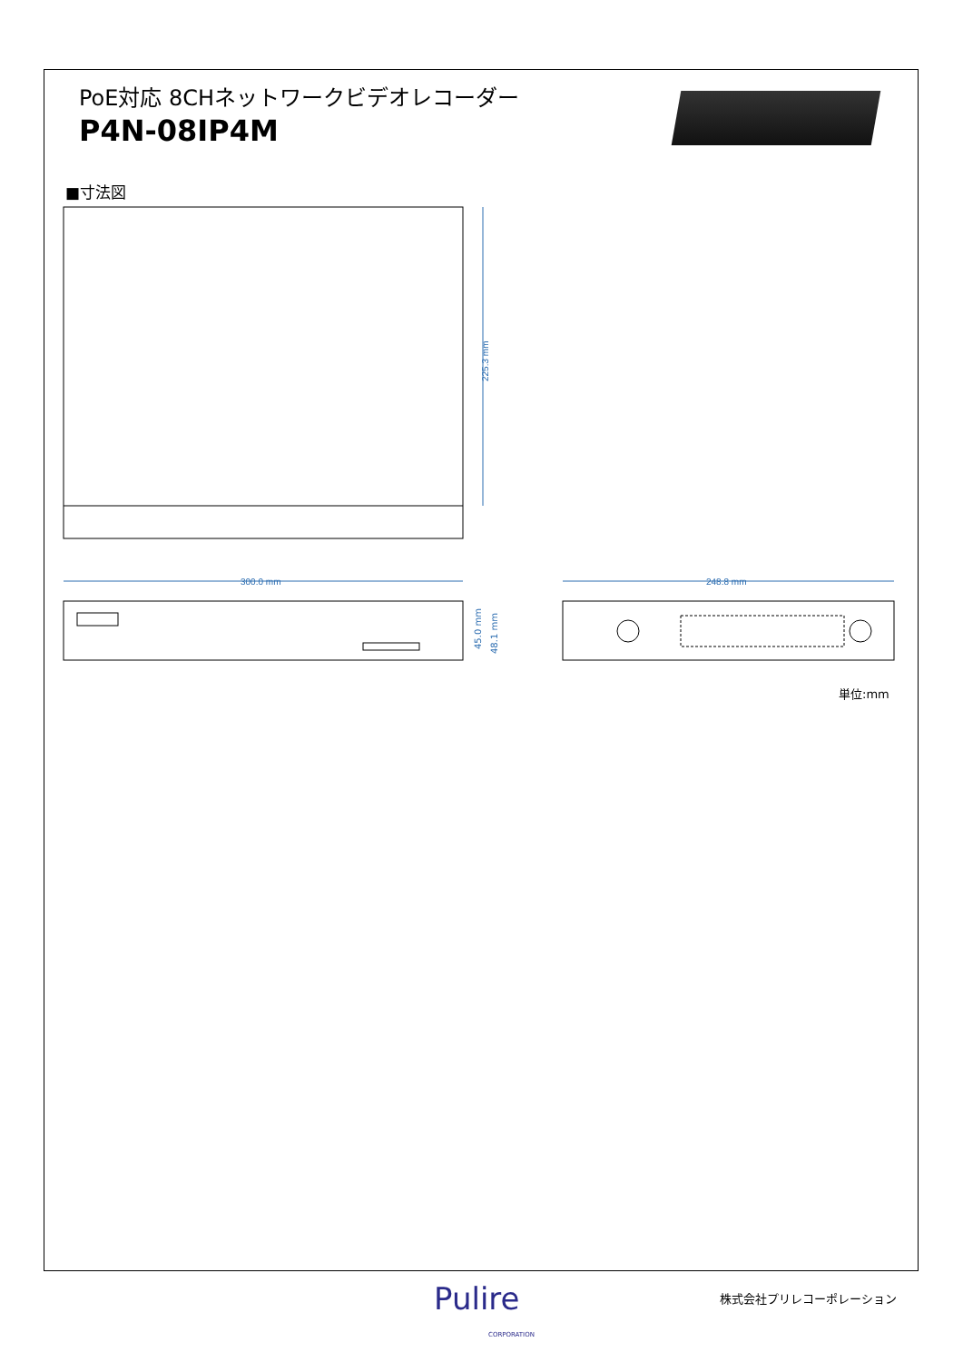PoE対応 8CHネットワークビデオレコーダー
P4N-08IP4M
■寸法図
225.3 mm
300.0 mm
45.0 mm
48.1 mm
248.8 mm
単位:mm
Pulire
CORPORATION
株式会社プリレコーポレーション